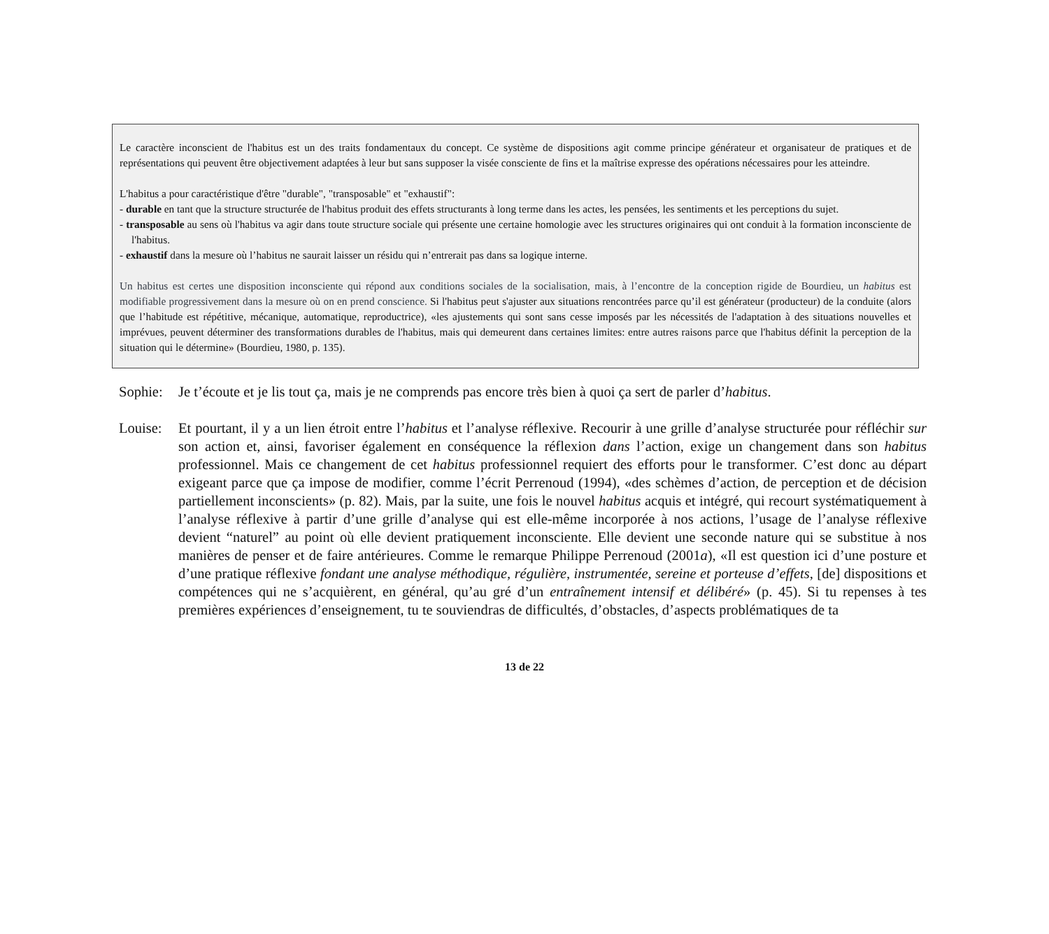Le caractère inconscient de l'habitus est un des traits fondamentaux du concept. Ce système de dispositions agit comme principe générateur et organisateur de pratiques et de représentations qui peuvent être objectivement adaptées à leur but sans supposer la visée consciente de fins et la maîtrise expresse des opérations nécessaires pour les atteindre.
L'habitus a pour caractéristique d'être "durable", "transposable" et "exhaustif":
- durable en tant que la structure structurée de l'habitus produit des effets structurants à long terme dans les actes, les pensées, les sentiments et les perceptions du sujet.
- transposable au sens où l'habitus va agir dans toute structure sociale qui présente une certaine homologie avec les structures originaires qui ont conduit à la formation inconsciente de l'habitus.
- exhaustif dans la mesure où l’habitus ne saurait laisser un résidu qui n’entrerait pas dans sa logique interne.
Un habitus est certes une disposition inconsciente qui répond aux conditions sociales de la socialisation, mais, à l’encontre de la conception rigide de Bourdieu, un habitus est modifiable progressivement dans la mesure où on en prend conscience. Si l'habitus peut s'ajuster aux situations rencontrées parce qu’il est générateur (producteur) de la conduite (alors que l’habitude est répétitive, mécanique, automatique, reproductrice), «les ajustements qui sont sans cesse imposés par les nécessités de l'adaptation à des situations nouvelles et imprévues, peuvent déterminer des transformations durables de l'habitus, mais qui demeurent dans certaines limites: entre autres raisons parce que l'habitus définit la perception de la situation qui le détermine» (Bourdieu, 1980, p. 135).
Sophie:
Je t’écoute et je lis tout ça, mais je ne comprends pas encore très bien à quoi ça sert de parler d’habitus.
Louise:
Et pourtant, il y a un lien étroit entre l’habitus et l’analyse réflexive. Recourir à une grille d’analyse structurée pour réfléchir sur son action et, ainsi, favoriser également en conséquence la réflexion dans l’action, exige un changement dans son habitus professionnel. Mais ce changement de cet habitus professionnel requiert des efforts pour le transformer. C’est donc au départ exigeant parce que ça impose de modifier, comme l’écrit Perrenoud (1994), «des schèmes d’action, de perception et de décision partiellement inconscients» (p. 82). Mais, par la suite, une fois le nouvel habitus acquis et intégré, qui recourt systématiquement à l’analyse réflexive à partir d’une grille d’analyse qui est elle-même incorporée à nos actions, l’usage de l’analyse réflexive devient “naturel” au point où elle devient pratiquement inconsciente. Elle devient une seconde nature qui se substitue à nos manières de penser et de faire antérieures. Comme le remarque Philippe Perrenoud (2001a), «Il est question ici d’une posture et d’une pratique réflexive fondant une analyse méthodique, régulière, instrumentée, sereine et porteuse d’effets, [de] dispositions et compétences qui ne s’acquièrent, en général, qu’au gré d’un entraînement intensif et délibéré» (p. 45). Si tu repenses à tes premières expériences d’enseignement, tu te souviendras de difficultés, d’obstacles, d’aspects problématiques de ta
13 de 22